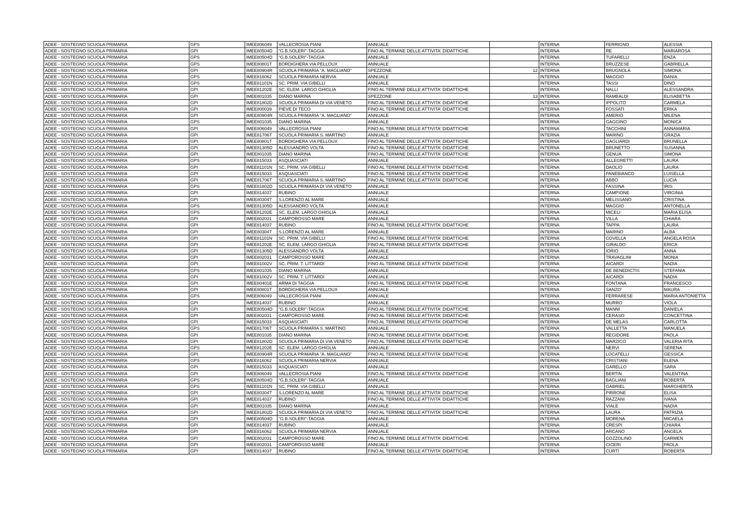| ADEE - SOSTEGNO SCUOLA PRIMARIA | GPS | IMEE806049 | VALLECROSIA PIANI | ANNUALE | | INTERNA | FERRIGNO | ALESSIA |
| ADEE - SOSTEGNO SCUOLA PRIMARIA | GPI | IMEE80504D | "G.B.SOLERI"-TAGGIA | FINO AL TERMINE DELLE ATTIVITA' DIDATTICHE | | INTERNA | RE | MARIAROSA |
| ADEE - SOSTEGNO SCUOLA PRIMARIA | GPS | IMEE80504D | "G.B.SOLERI"-TAGGIA | ANNUALE | | INTERNA | TUFARELLI | ENZA |
| ADEE - SOSTEGNO SCUOLA PRIMARIA | GPS | IMEE80801T | BORDIGHERA VIA PELLOUX | ANNUALE | | INTERNA | BRUZZESE | GABRIELLA |
| ADEE - SOSTEGNO SCUOLA PRIMARIA | GPI | IMEE80904R | SCUOLA PRIMARIA "A. MAGLIANO" | SPEZZONE | 12 | INTERNA | BRUGNOLA | SIMONA |
| ADEE - SOSTEGNO SCUOLA PRIMARIA | GPS | IMEE816062 | SCUOLA PRIMARIA NERVIA | ANNUALE | | INTERNA | MAGGIO | DANIA |
| ADEE - SOSTEGNO SCUOLA PRIMARIA | GPS | IMEE81101N | SC. PRIM. VIA GIBELLI | ANNUALE | | INTERNA | TASSI | DINO |
| ADEE - SOSTEGNO SCUOLA PRIMARIA | GPI | IMEE81202E | SC. ELEM. LARGO GHIGLIA | FINO AL TERMINE DELLE ATTIVITA' DIDATTICHE | | INTERNA | NALLI | ALESSANDRA |
| ADEE - SOSTEGNO SCUOLA PRIMARIA | GPI | IMEE801035 | DIANO MARINA | SPEZZONE | 13 | INTERNA | RAMBALDI | ELISABETTA |
| ADEE - SOSTEGNO SCUOLA PRIMARIA | GPI | IMEE81802D | SCUOLA PRIMARIA DI VIA VENETO | FINO AL TERMINE DELLE ATTIVITA' DIDATTICHE | | INTERNA | IPPOLITO | CARMELA |
| ADEE - SOSTEGNO SCUOLA PRIMARIA | GPI | IMEE800039 | PIEVE DI TECO | FINO AL TERMINE DELLE ATTIVITA' DIDATTICHE | | INTERNA | FOSSATI | ERIKA |
| ADEE - SOSTEGNO SCUOLA PRIMARIA | GPI | IMEE80904R | SCUOLA PRIMARIA "A. MAGLIANO" | ANNUALE | | INTERNA | AMERIO | MILENA |
| ADEE - SOSTEGNO SCUOLA PRIMARIA | GPS | IMEE801035 | DIANO MARINA | ANNUALE | | INTERNA | GAGGINO | MONICA |
| ADEE - SOSTEGNO SCUOLA PRIMARIA | GPI | IMEE806049 | VALLECROSIA PIANI | FINO AL TERMINE DELLE ATTIVITA' DIDATTICHE | | INTERNA | TACCHINI | ANNAMARIA |
| ADEE - SOSTEGNO SCUOLA PRIMARIA | GPI | IMEE81706T | SCUOLA PRIMARIA S. MARTINO | ANNUALE | | INTERNA | MARINO | GRAZIA |
| ADEE - SOSTEGNO SCUOLA PRIMARIA | GPI | IMEE80801T | BORDIGHERA VIA PELLOUX | FINO AL TERMINE DELLE ATTIVITA' DIDATTICHE | | INTERNA | GAGLIARDI | BRUNELLA |
| ADEE - SOSTEGNO SCUOLA PRIMARIA | GPI | IMEE81305D | ALESSANDRO VOLTA | FINO AL TERMINE DELLE ATTIVITA' DIDATTICHE | | INTERNA | BRUNETTO | SUSANNA |
| ADEE - SOSTEGNO SCUOLA PRIMARIA | GPI | IMEE801035 | DIANO MARINA | FINO AL TERMINE DELLE ATTIVITA' DIDATTICHE | | INTERNA | GENUA | SIMONA |
| ADEE - SOSTEGNO SCUOLA PRIMARIA | GPS | IMEE815033 | ASQUASCIATI | ANNUALE | | INTERNA | ALLEGRETTI | LAURA |
| ADEE - SOSTEGNO SCUOLA PRIMARIA | GPI | IMEE81101N | SC. PRIM. VIA GIBELLI | FINO AL TERMINE DELLE ATTIVITA' DIDATTICHE | | INTERNA | DAOLIO | LAURA |
| ADEE - SOSTEGNO SCUOLA PRIMARIA | GPI | IMEE815033 | ASQUASCIATI | FINO AL TERMINE DELLE ATTIVITA' DIDATTICHE | | INTERNA | PANEBIANCO | LUISELLA |
| ADEE - SOSTEGNO SCUOLA PRIMARIA | GPI | IMEE81706T | SCUOLA PRIMARIA S. MARTINO | FINO AL TERMINE DELLE ATTIVITA' DIDATTICHE | | INTERNA | ABBO | LUCIA |
| ADEE - SOSTEGNO SCUOLA PRIMARIA | GPS | IMEE81802D | SCUOLA PRIMARIA DI VIA VENETO | ANNUALE | | INTERNA | FASSINA | IRIS |
| ADEE - SOSTEGNO SCUOLA PRIMARIA | GPI | IMEE814037 | RUBINO | ANNUALE | | INTERNA | CAMPIONE | VIRGINIA |
| ADEE - SOSTEGNO SCUOLA PRIMARIA | GPI | IMEE80304T | S.LORENZO AL MARE | ANNUALE | | INTERNA | MELISSANO | CRISTINA |
| ADEE - SOSTEGNO SCUOLA PRIMARIA | GPS | IMEE81305D | ALESSANDRO VOLTA | ANNUALE | | INTERNA | MAGGIO | ANTONELLA |
| ADEE - SOSTEGNO SCUOLA PRIMARIA | GPS | IMEE81202E | SC. ELEM. LARGO GHIGLIA | ANNUALE | | INTERNA | MICELI | MARIA ELISA |
| ADEE - SOSTEGNO SCUOLA PRIMARIA | GPI | IMEE802031 | CAMPOROSSO MARE | ANNUALE | | INTERNA | VILLA | CHIARA |
| ADEE - SOSTEGNO SCUOLA PRIMARIA | GPI | IMEE814037 | RUBINO | FINO AL TERMINE DELLE ATTIVITA' DIDATTICHE | | INTERNA | TAPPA | LAURA |
| ADEE - SOSTEGNO SCUOLA PRIMARIA | GPI | IMEE80304T | S.LORENZO AL MARE | ANNUALE | | INTERNA | MARINO | ALBA |
| ADEE - SOSTEGNO SCUOLA PRIMARIA | GPI | IMEE81101N | SC. PRIM. VIA GIBELLI | FINO AL TERMINE DELLE ATTIVITA' DIDATTICHE | | INTERNA | COVELLA | ANGELA ROSA |
| ADEE - SOSTEGNO SCUOLA PRIMARIA | GPI | IMEE81202E | SC. ELEM. LARGO GHIGLIA | FINO AL TERMINE DELLE ATTIVITA' DIDATTICHE | | INTERNA | GIRALDO | ERICA |
| ADEE - SOSTEGNO SCUOLA PRIMARIA | GPI | IMEE81305D | ALESSANDRO VOLTA | ANNUALE | | INTERNA | IORIO | ANNA |
| ADEE - SOSTEGNO SCUOLA PRIMARIA | GPI | IMEE802031 | CAMPOROSSO MARE | ANNUALE | | INTERNA | TRAVAGLINI | MONIA |
| ADEE - SOSTEGNO SCUOLA PRIMARIA | GPI | IMEE81002V | SC. PRIM. T. LITTARDI | FINO AL TERMINE DELLE ATTIVITA' DIDATTICHE | | INTERNA | AICARDI | NADIA |
| ADEE - SOSTEGNO SCUOLA PRIMARIA | GPS | IMEE801035 | DIANO MARINA | ANNUALE | | INTERNA | DE BENEDICTIS | STEFANIA |
| ADEE - SOSTEGNO SCUOLA PRIMARIA | GPI | IMEE81002V | SC. PRIM. T. LITTARDI | ANNUALE | | INTERNA | AICARDI | NADIA |
| ADEE - SOSTEGNO SCUOLA PRIMARIA | GPI | IMEE80401E | ARMA DI TAGGIA | FINO AL TERMINE DELLE ATTIVITA' DIDATTICHE | | INTERNA | FONTANA | FRANCESCO |
| ADEE - SOSTEGNO SCUOLA PRIMARIA | GPI | IMEE80801T | BORDIGHERA VIA PELLOUX | ANNUALE | | INTERNA | SANZO' | MAURA |
| ADEE - SOSTEGNO SCUOLA PRIMARIA | GPS | IMEE806049 | VALLECROSIA PIANI | ANNUALE | | INTERNA | FERRARESE | MARIA ANTONIETTA |
| ADEE - SOSTEGNO SCUOLA PRIMARIA | GPI | IMEE814037 | RUBINO | ANNUALE | | INTERNA | MURRO | VIOLA |
| ADEE - SOSTEGNO SCUOLA PRIMARIA | GPI | IMEE80504D | "G.B.SOLERI"-TAGGIA | FINO AL TERMINE DELLE ATTIVITA' DIDATTICHE | | INTERNA | MANNI | DANIELA |
| ADEE - SOSTEGNO SCUOLA PRIMARIA | GPI | IMEE802031 | CAMPOROSSO MARE | FINO AL TERMINE DELLE ATTIVITA' DIDATTICHE | | INTERNA | CERASO | CONCETTINA |
| ADEE - SOSTEGNO SCUOLA PRIMARIA | GPI | IMEE815033 | ASQUASCIATI | FINO AL TERMINE DELLE ATTIVITA' DIDATTICHE | | INTERNA | DE MELAS | CARLOTTA |
| ADEE - SOSTEGNO SCUOLA PRIMARIA | GPS | IMEE81706T | SCUOLA PRIMARIA S. MARTINO | ANNUALE | | INTERNA | VALLETTA | MANUELA |
| ADEE - SOSTEGNO SCUOLA PRIMARIA | GPI | IMEE801035 | DIANO MARINA | FINO AL TERMINE DELLE ATTIVITA' DIDATTICHE | | INTERNA | REGIDORE | PAOLA |
| ADEE - SOSTEGNO SCUOLA PRIMARIA | GPI | IMEE81802D | SCUOLA PRIMARIA DI VIA VENETO | FINO AL TERMINE DELLE ATTIVITA' DIDATTICHE | | INTERNA | MARZICO | VALERIA RITA |
| ADEE - SOSTEGNO SCUOLA PRIMARIA | GPS | IMEE81202E | SC. ELEM. LARGO GHIGLIA | ANNUALE | | INTERNA | NERVI | SERENA |
| ADEE - SOSTEGNO SCUOLA PRIMARIA | GPI | IMEE80904R | SCUOLA PRIMARIA "A. MAGLIANO" | FINO AL TERMINE DELLE ATTIVITA' DIDATTICHE | | INTERNA | LOCATELLI | GESSICA |
| ADEE - SOSTEGNO SCUOLA PRIMARIA | GPS | IMEE816062 | SCUOLA PRIMARIA NERVIA | ANNUALE | | INTERNA | CRISTIANI | ELENA |
| ADEE - SOSTEGNO SCUOLA PRIMARIA | GPI | IMEE815033 | ASQUASCIATI | ANNUALE | | INTERNA | GARELLO | SARA |
| ADEE - SOSTEGNO SCUOLA PRIMARIA | GPI | IMEE806049 | VALLECROSIA PIANI | FINO AL TERMINE DELLE ATTIVITA' DIDATTICHE | | INTERNA | BERTIN | VALENTINA |
| ADEE - SOSTEGNO SCUOLA PRIMARIA | GPS | IMEE80504D | "G.B.SOLERI"-TAGGIA | ANNUALE | | INTERNA | BAGLIANI | ROBERTA |
| ADEE - SOSTEGNO SCUOLA PRIMARIA | GPS | IMEE81101N | SC. PRIM. VIA GIBELLI | ANNUALE | | INTERNA | GABRIEL | MARGHERITA |
| ADEE - SOSTEGNO SCUOLA PRIMARIA | GPI | IMEE80304T | S.LORENZO AL MARE | FINO AL TERMINE DELLE ATTIVITA' DIDATTICHE | | INTERNA | PIRRONE | ELISA |
| ADEE - SOSTEGNO SCUOLA PRIMARIA | GPI | IMEE814037 | RUBINO | FINO AL TERMINE DELLE ATTIVITA' DIDATTICHE | | INTERNA | RAZZANI | IVANA |
| ADEE - SOSTEGNO SCUOLA PRIMARIA | GPI | IMEE801035 | DIANO MARINA | ANNUALE | | INTERNA | VIALE | NADIA |
| ADEE - SOSTEGNO SCUOLA PRIMARIA | GPI | IMEE81802D | SCUOLA PRIMARIA DI VIA VENETO | FINO AL TERMINE DELLE ATTIVITA' DIDATTICHE | | INTERNA | LAURA | PATRIZIA |
| ADEE - SOSTEGNO SCUOLA PRIMARIA | GPI | IMEE80504D | "G.B.SOLERI"-TAGGIA | ANNUALE | | INTERNA | MORENA | MICAELA |
| ADEE - SOSTEGNO SCUOLA PRIMARIA | GPI | IMEE814037 | RUBINO | ANNUALE | | INTERNA | CRESPI | CHIARA |
| ADEE - SOSTEGNO SCUOLA PRIMARIA | GPI | IMEE816062 | SCUOLA PRIMARIA NERVIA | ANNUALE | | INTERNA | ARCANO | ANGELA |
| ADEE - SOSTEGNO SCUOLA PRIMARIA | GPI | IMEE802031 | CAMPOROSSO MARE | FINO AL TERMINE DELLE ATTIVITA' DIDATTICHE | | INTERNA | COZZOLINO | CARMEN |
| ADEE - SOSTEGNO SCUOLA PRIMARIA | GPI | IMEE802031 | CAMPOROSSO MARE | ANNUALE | | INTERNA | CICERI | PAOLA |
| ADEE - SOSTEGNO SCUOLA PRIMARIA | GPI | IMEE814037 | RUBINO | FINO AL TERMINE DELLE ATTIVITA' DIDATTICHE | | INTERNA | CURTI | ROBERTA |